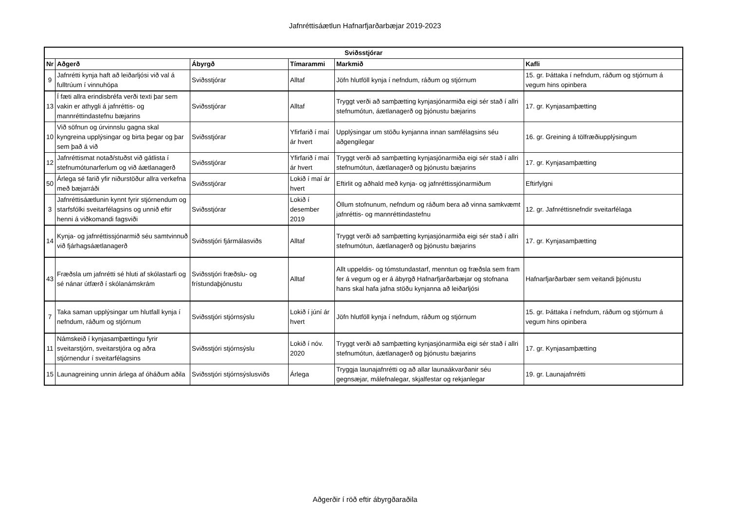Jafnréttisáætlun Hafnarfjarðarbæjar 2019-2023
| Sviðsstjórar | | | | | |
| --- | --- | --- | --- | --- | --- |
| Nr | Aðgerð | Ábyrgð | Tímarammi | Markmið | Kafli |
| 9 | Jafnrétti kynja haft að leiðarljósi við val á fulltrúum í vinnuhópa | Sviðsstjórar | Alltaf | Jöfn hlutföll kynja í nefndum, ráðum og stjórnum | 15. gr. Þáttaka í nefndum, ráðum og stjórnum á vegum hins opinbera |
| 13 | Í fæti allra erindisbréfa verði texti þar sem vakin er athygli á jafnréttis- og mannréttindastefnu bæjarins | Sviðsstjórar | Alltaf | Tryggt verði að samþætting kynjasjónarmiða eigi sér stað í allri stefnumótun, áætlanagerð og þjónustu bæjarins | 17. gr. Kynjasamþætting |
| 10 | Við söfnun og úrvinnslu gagna skal kyngreina upplýsingar og birta þegar og þar sem það á við | Sviðsstjórar | Yfirfarið í maí ár hvert | Upplýsingar um stöðu kynjanna innan samfélagsins séu aðgengilegar | 16. gr. Greining á tölfræðiupplýsingum |
| 12 | Jafnréttismat notað/stuðst við gátlista í stefnumótunarferlum og við áætlanagerð | Sviðsstjórar | Yfirfarið í maí ár hvert | Tryggt verði að samþætting kynjasjónarmiða eigi sér stað í allri stefnumótun, áætlanagerð og þjónustu bæjarins | 17. gr. Kynjasamþætting |
| 50 | Árlega sé farið yfir niðurstöður allra verkefna með bæjarráði | Sviðsstjórar | Lokið í maí ár hvert | Eftirlit og aðhald með kynja- og jafnréttissjónarmiðum | Eftirfylgni |
| 3 | Jafnréttisáætlunin kynnt fyrir stjórnendum og starfsfólki sveitarfélagsins og unnið eftir henni á viðkomandi fagsviði | Sviðsstjórar | Lokið í desember 2019 | Öllum stofnunum, nefndum og ráðum bera að vinna samkvæmt jafnréttis- og mannréttindastefnu | 12. gr. Jafnréttisnefndir sveitarfélaga |
| 14 | Kynja- og jafnréttissjónarmið séu samtvinnuð við fjárhagsáætlanagerð | Sviðsstjóri fjármálasviðs | Alltaf | Tryggt verði að samþætting kynjasjónarmiða eigi sér stað í allri stefnumótun, áætlanagerð og þjónustu bæjarins | 17. gr. Kynjasamþætting |
| 43 | Fræðsla um jafnrétti sé hluti af skólastarfi og sé nánar útfærð í skólanámskrám | Sviðsstjóri fræðslu- og frístundaþjónustu | Alltaf | Allt uppeldis- og tómstundastarf, menntun og fræðsla sem fram fer á vegum og er á ábyrgð Hafnarfjarðarbæjar og stofnana hans skal hafa jafna stöðu kynjanna að leiðarljósi | Hafnarfjarðarbær sem veitandi þjónustu |
| 7 | Taka saman upplýsingar um hlutfall kynja í nefndum, ráðum og stjórnum | Sviðsstjóri stjórnsýslu | Lokið í júní ár hvert | Jöfn hlutföll kynja í nefndum, ráðum og stjórnum | 15. gr. Þáttaka í nefndum, ráðum og stjórnum á vegum hins opinbera |
| 11 | Námskeið í kynjasamþættingu fyrir sveitarstjórn, sveitarstjóra og aðra stjórnendur í sveitarfélagsins | Sviðsstjóri stjórnsýslu | Lokið í nóv. 2020 | Tryggt verði að samþætting kynjasjónarmiða eigi sér stað í allri stefnumótun, áætlanagerð og þjónustu bæjarins | 17. gr. Kynjasamþætting |
| 15 | Launagreining unnin árlega af óháðum aðila | Sviðsstjóri stjórnsýslusviðs | Árlega | Tryggja launajafnrétti og að allar launaákvarðanir séu gegnsæjar, málefnalegar, skjalfestar og rekjanlegar | 19. gr. Launajafnrétti |
Aðgerðir í röð eftir ábyrgðaraðila